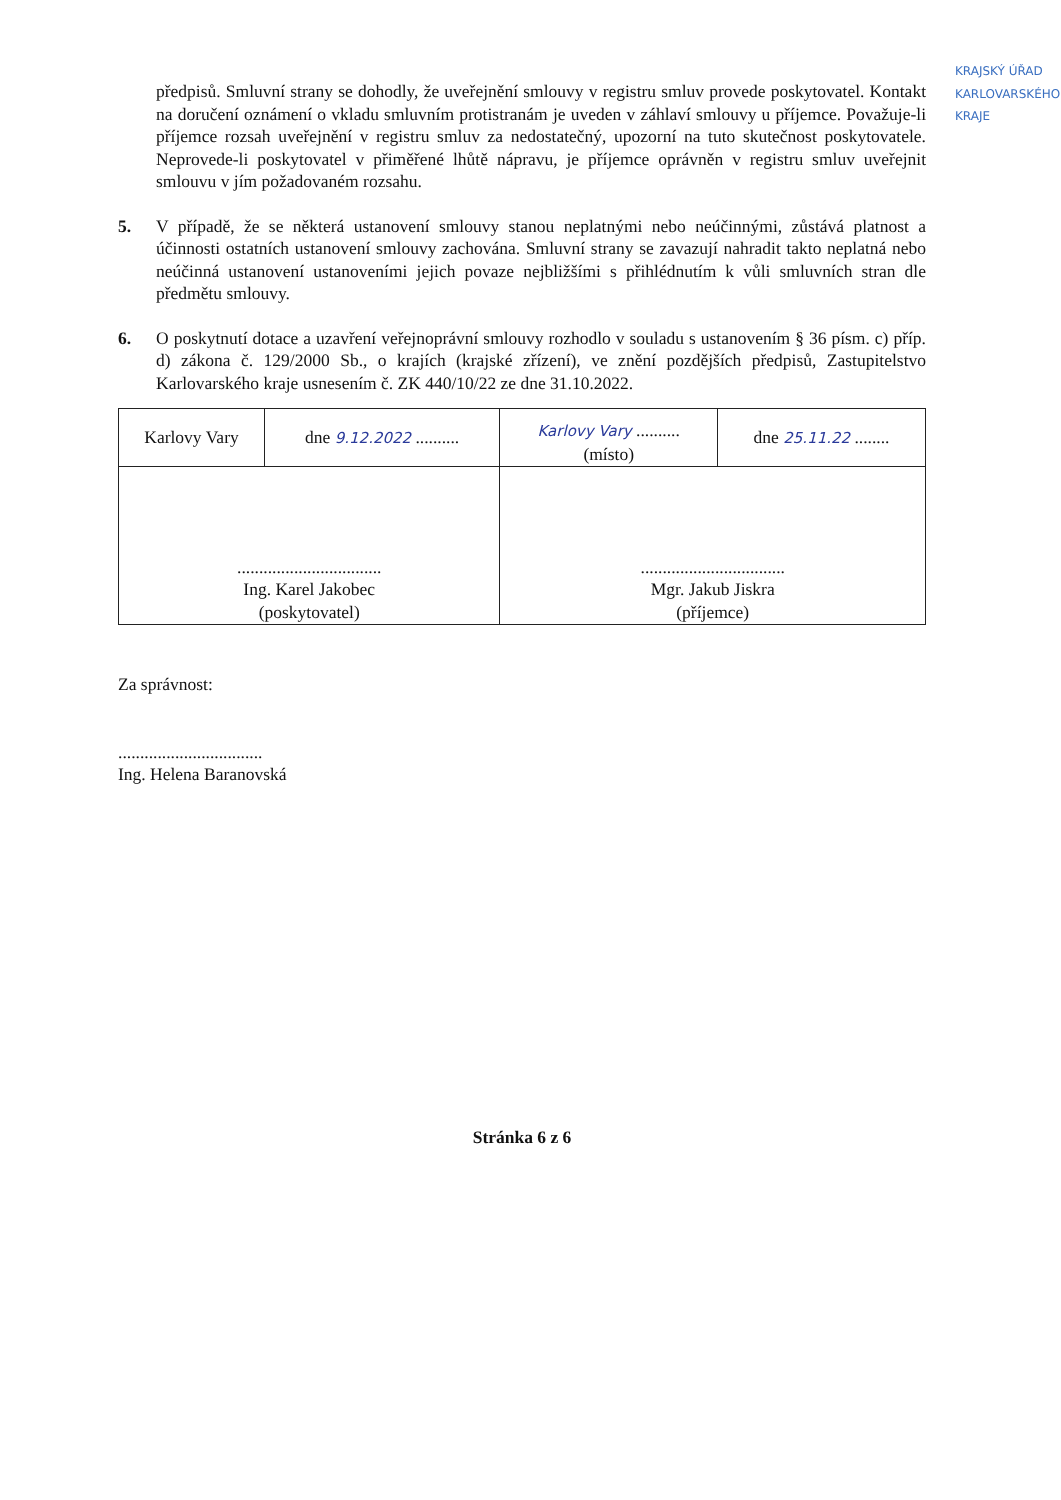KRAJSKÝ ÚŘAD KARLOVARSKÉHO KRAJE
předpisů. Smluvní strany se dohodly, že uveřejnění smlouvy v registru smluv provede poskytovatel. Kontakt na doručení oznámení o vkladu smluvním protistranám je uveden v záhlaví smlouvy u příjemce. Považuje-li příjemce rozsah uveřejnění v registru smluv za nedostatečný, upozorní na tuto skutečnost poskytovatele. Neprovede-li poskytovatel v přiměřené lhůtě nápravu, je příjemce oprávněn v registru smluv uveřejnit smlouvu v jím požadovaném rozsahu.
5. V případě, že se některá ustanovení smlouvy stanou neplatnými nebo neúčinnými, zůstává platnost a účinnosti ostatních ustanovení smlouvy zachována. Smluvní strany se zavazují nahradit takto neplatná nebo neúčinná ustanovení ustanoveními jejich povaze nejbližšími s přihlédnutím k vůli smluvních stran dle předmětu smlouvy.
6. O poskytnutí dotace a uzavření veřejnoprávní smlouvy rozhodlo v souladu s ustanovením § 36 písm. c) příp. d) zákona č. 129/2000 Sb., o krajích (krajské zřízení), ve znění pozdějších předpisů, Zastupitelstvo Karlovarského kraje usnesením č. ZK 440/10/22 ze dne 31.10.2022.
| Karlovy Vary | dne 9.12.2022 .......... | Karlovy Vary .......... (místo) | dne 25.11.22 ........ |
| ................................. Ing. Karel Jakobec (poskytovatel) | | ................................. Mgr. Jakub Jiskra (příjemce) | |
Za správnost:
.................................
Ing. Helena Baranovská
Stránka 6 z 6